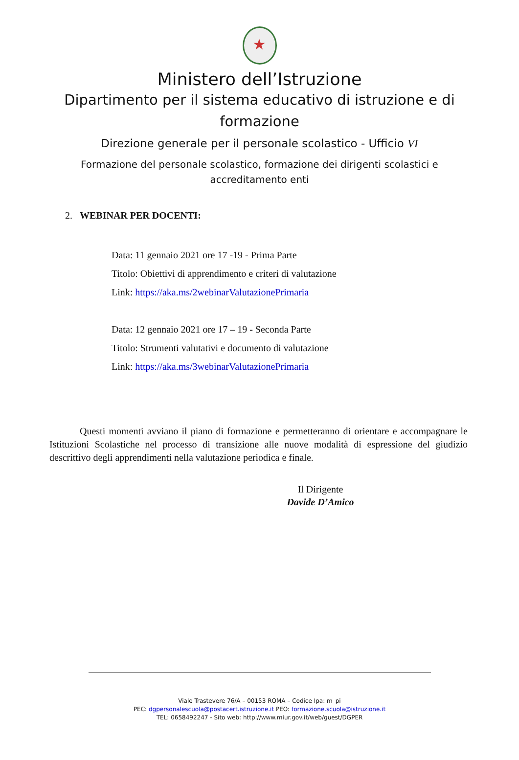★
Ministero dell’Istruzione
Dipartimento per il sistema educativo di istruzione e di
formazione
Direzione generale per il personale scolastico - Ufficio VI
Formazione del personale scolastico, formazione dei dirigenti scolastici e
accreditamento enti
2. WEBINAR PER DOCENTI:
Data: 11 gennaio 2021 ore 17 -19 - Prima Parte
Titolo: Obiettivi di apprendimento e criteri di valutazione
Link: https://aka.ms/2webinarValutazionePrimaria
Data: 12 gennaio 2021 ore 17 – 19 - Seconda Parte
Titolo: Strumenti valutativi e documento di valutazione
Link: https://aka.ms/3webinarValutazionePrimaria
Questi momenti avviano il piano di formazione e permetteranno di orientare e accompagnare le Istituzioni Scolastiche nel processo di transizione alle nuove modalità di espressione del giudizio descrittivo degli apprendimenti nella valutazione periodica e finale.
Il Dirigente
Davide D’Amico
Viale Trastevere 76/A – 00153 ROMA – Codice Ipa: m_pi
PEC: dgpersonalescuola@postacert.istruzione.it PEO: formazione.scuola@istruzione.it
TEL: 0658492247 - Sito web: http://www.miur.gov.it/web/guest/DGPER